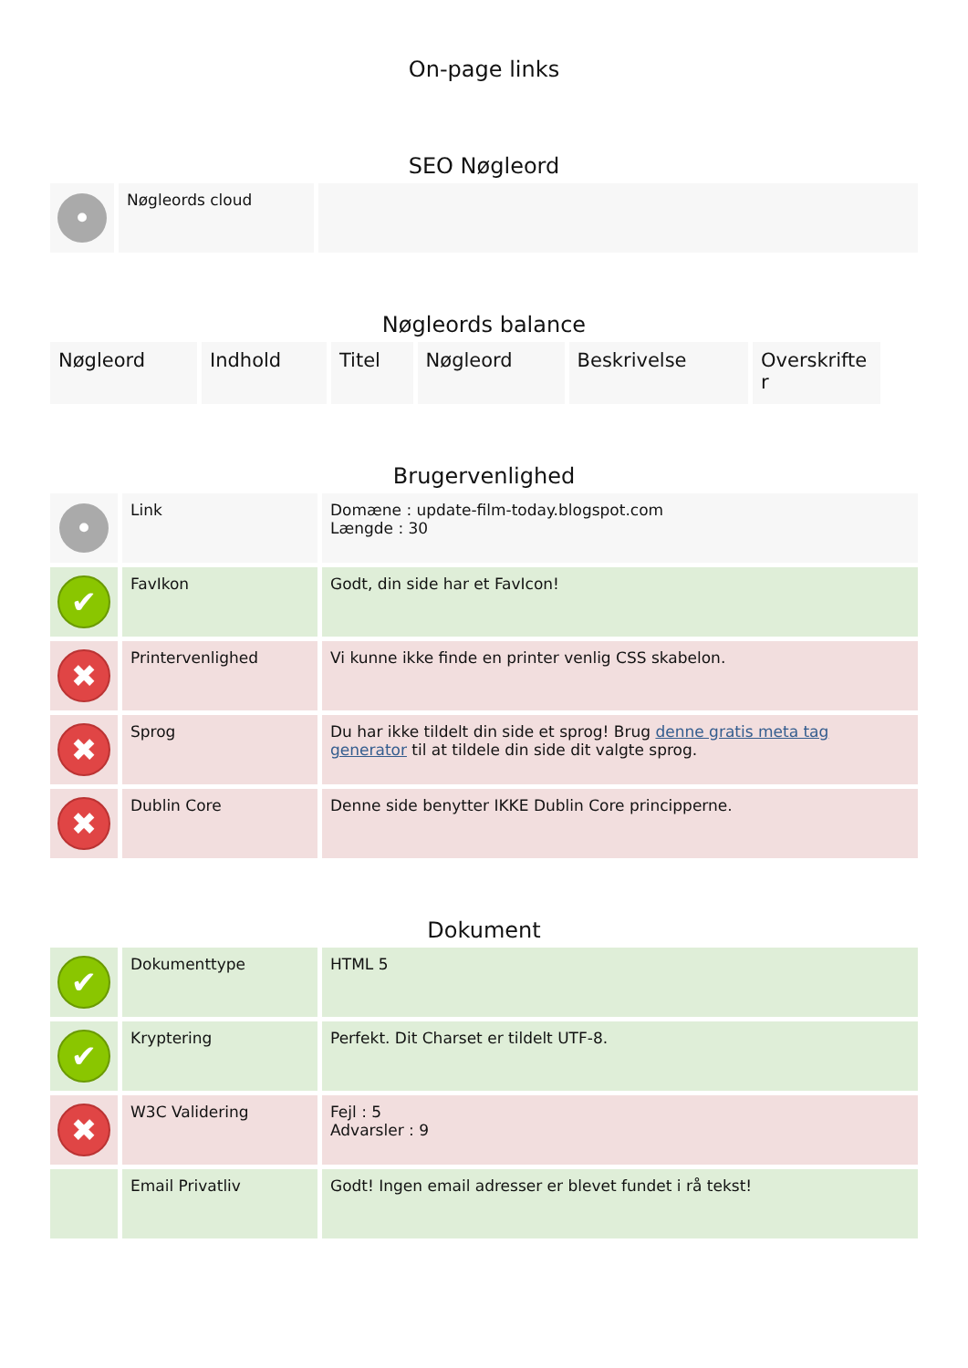On-page links
SEO Nøgleord
| • | Nøgleords cloud | |
Nøgleords balance
| Nøgleord | Indhold | Titel | Nøgleord | Beskrivelse | Overskrifte r |
Brugervenlighed
| • | Link | Domæne : update-film-today.blogspot.com Længde : 30 |
| ✔ | FavIkon | Godt, din side har et FavIcon! |
| ✖ | Printervenlighed | Vi kunne ikke finde en printer venlig CSS skabelon. |
| ✖ | Sprog | Du har ikke tildelt din side et sprog! Brug denne gratis meta tag generator til at tildele din side dit valgte sprog. |
| ✖ | Dublin Core | Denne side benytter IKKE Dublin Core principperne. |
Dokument
| ✔ | Dokumenttype | HTML 5 |
| ✔ | Kryptering | Perfekt. Dit Charset er tildelt UTF-8. |
| ✖ | W3C Validering | Fejl : 5 Advarsler : 9 |
| | Email Privatliv | Godt! Ingen email adresser er blevet fundet i rå tekst! |